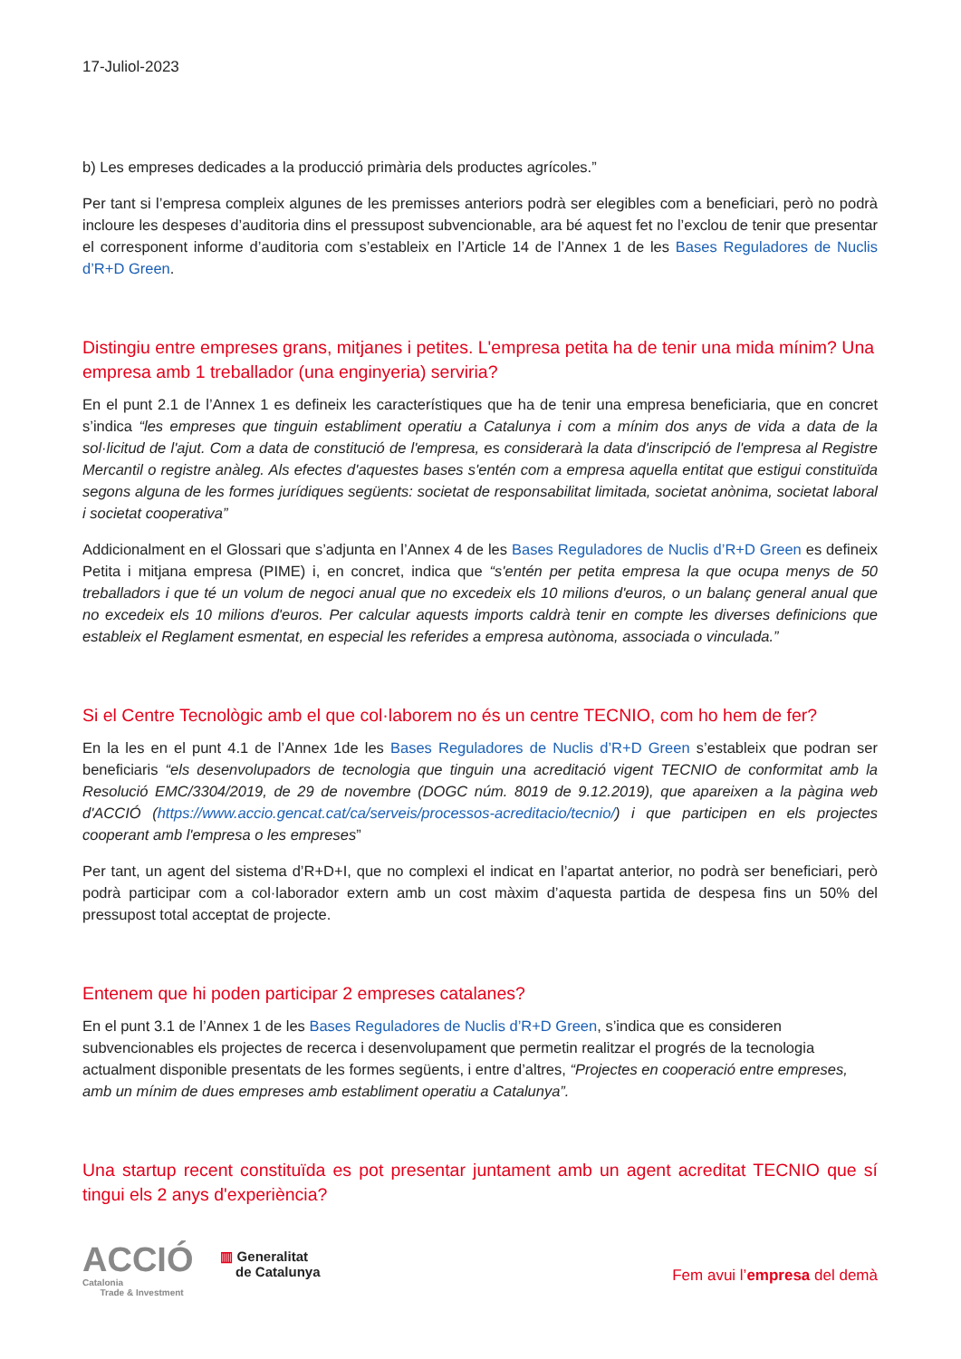17-Juliol-2023
b) Les empreses dedicades a la producció primària dels productes agrícoles.”
Per tant si l’empresa compleix algunes de les premisses anteriors podrà ser elegibles com a beneficiari, però no podrà incloure les despeses d’auditoria dins el pressupost subvencionable, ara bé aquest fet no l’exclou de tenir que presentar el corresponent informe d’auditoria com s’estableix en l’Article 14 de l’Annex 1 de les Bases Reguladores de Nuclis d’R+D Green.
Distingiu entre empreses grans, mitjanes i petites. L'empresa petita ha de tenir una mida mínim? Una empresa amb 1 treballador (una enginyeria) serviria?
En el punt 2.1 de l’Annex 1 es defineix les característiques que ha de tenir una empresa beneficiaria, que en concret s’indica “les empreses que tinguin establiment operatiu a Catalunya i com a mínim dos anys de vida a data de la sol·licitud de l'ajut. Com a data de constitució de l'empresa, es considerarà la data d'inscripció de l'empresa al Registre Mercantil o registre anàleg. Als efectes d'aquestes bases s'entén com a empresa aquella entitat que estigui constituïda segons alguna de les formes jurídiques següents: societat de responsabilitat limitada, societat anònima, societat laboral i societat cooperativa”
Addicionalment en el Glossari que s’adjunta en l’Annex 4 de les Bases Reguladores de Nuclis d’R+D Green es defineix Petita i mitjana empresa (PIME) i, en concret, indica que “s'entén per petita empresa la que ocupa menys de 50 treballadors i que té un volum de negoci anual que no excedeix els 10 milions d'euros, o un balanç general anual que no excedeix els 10 milions d'euros. Per calcular aquests imports caldrà tenir en compte les diverses definicions que estableix el Reglament esmentat, en especial les referides a empresa autònoma, associada o vinculada.”
Si el Centre Tecnològic amb el que col·laborem no és un centre TECNIO, com ho hem de fer?
En la les en el punt 4.1 de l’Annex 1de les Bases Reguladores de Nuclis d’R+D Green s’estableix que podran ser beneficiaris “els desenvolupadors de tecnologia que tinguin una acreditació vigent TECNIO de conformitat amb la Resolució EMC/3304/2019, de 29 de novembre (DOGC núm. 8019 de 9.12.2019), que apareixen a la pàgina web d'ACCIÓ (https://www.accio.gencat.cat/ca/serveis/processos-acreditacio/tecnio/) i que participen en els projectes cooperant amb l'empresa o les empreses”
Per tant, un agent del sistema d’R+D+I, que no complexi el indicat en l’apartat anterior, no podrà ser beneficiari, però podrà participar com a col·laborador extern amb un cost màxim d’aquesta partida de despesa fins un 50% del pressupost total acceptat de projecte.
Entenem que hi poden participar 2 empreses catalanes?
En el punt 3.1 de l’Annex 1 de les Bases Reguladores de Nuclis d’R+D Green, s’indica que es consideren subvencionables els projectes de recerca i desenvolupament que permetin realitzar el progrés de la tecnologia actualment disponible presentats de les formes següents, i entre d’altres, “Projectes en cooperació entre empreses, amb un mínim de dues empreses amb establiment operatiu a Catalunya”.
Una startup recent constituïda es pot presentar juntament amb un agent acreditat TECNIO que sí tingui els 2 anys d'experiència?
ACCIÓ
Catalonia
Trade & Investment
▥ Generalitat
de Catalunya
Fem avui l’empresa del demà